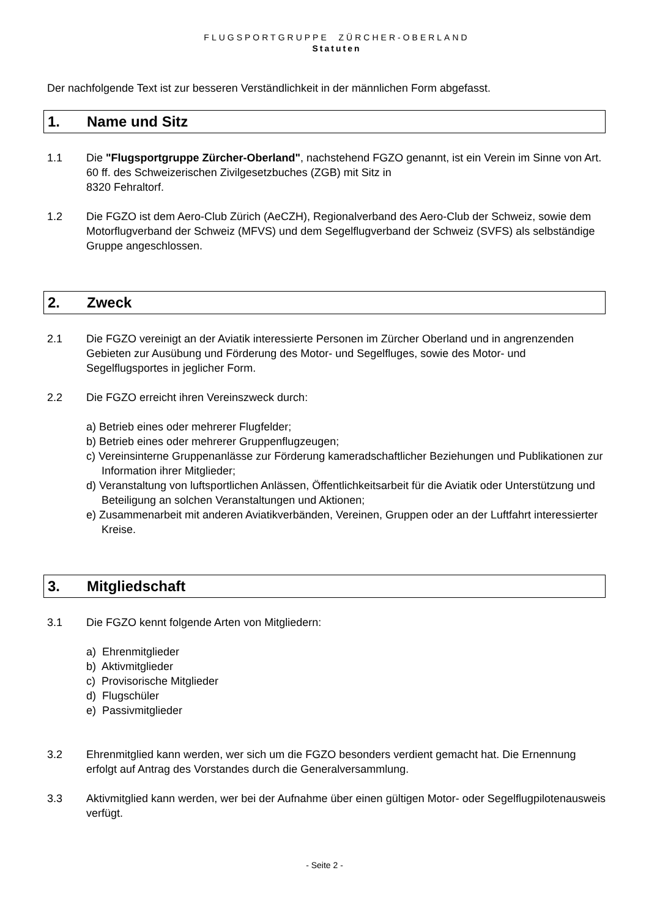FLUGSPORTGRUPPE ZÜRCHER-OBERLAND
Statuten
Der nachfolgende Text ist zur besseren Verständlichkeit in der männlichen Form abgefasst.
1. Name und Sitz
1.1 Die "Flugsportgruppe Zürcher-Oberland", nachstehend FGZO genannt, ist ein Verein im Sinne von Art. 60 ff. des Schweizerischen Zivilgesetzbuches (ZGB) mit Sitz in
8320 Fehraltorf.
1.2 Die FGZO ist dem Aero-Club Zürich (AeCZH), Regionalverband des Aero-Club der Schweiz, sowie dem Motorflugverband der Schweiz (MFVS) und dem Segelflugverband der Schweiz (SVFS) als selbständige Gruppe angeschlossen.
2. Zweck
2.1 Die FGZO vereinigt an der Aviatik interessierte Personen im Zürcher Oberland und in angrenzenden Gebieten zur Ausübung und Förderung des Motor- und Segelfluges, sowie des Motor- und Segelflugsportes in jeglicher Form.
2.2 Die FGZO erreicht ihren Vereinszweck durch:
a) Betrieb eines oder mehrerer Flugfelder;
b) Betrieb eines oder mehrerer Gruppenflugzeugen;
c) Vereinsinterne Gruppenanlässe zur Förderung kameradschaftlicher Beziehungen und Publikationen zur Information ihrer Mitglieder;
d) Veranstaltung von luftsportlichen Anlässen, Öffentlichkeitsarbeit für die Aviatik oder Unterstützung und Beteiligung an solchen Veranstaltungen und Aktionen;
e) Zusammenarbeit mit anderen Aviatikverbänden, Vereinen, Gruppen oder an der Luftfahrt interessierter Kreise.
3. Mitgliedschaft
3.1 Die FGZO kennt folgende Arten von Mitgliedern:
a) Ehrenmitglieder
b) Aktivmitglieder
c) Provisorische Mitglieder
d) Flugschüler
e) Passivmitglieder
3.2 Ehrenmitglied kann werden, wer sich um die FGZO besonders verdient gemacht hat. Die Ernennung erfolgt auf Antrag des Vorstandes durch die Generalversammlung.
3.3 Aktivmitglied kann werden, wer bei der Aufnahme über einen gültigen Motor- oder Segelflugpilotenausweis verfügt.
- Seite 2 -